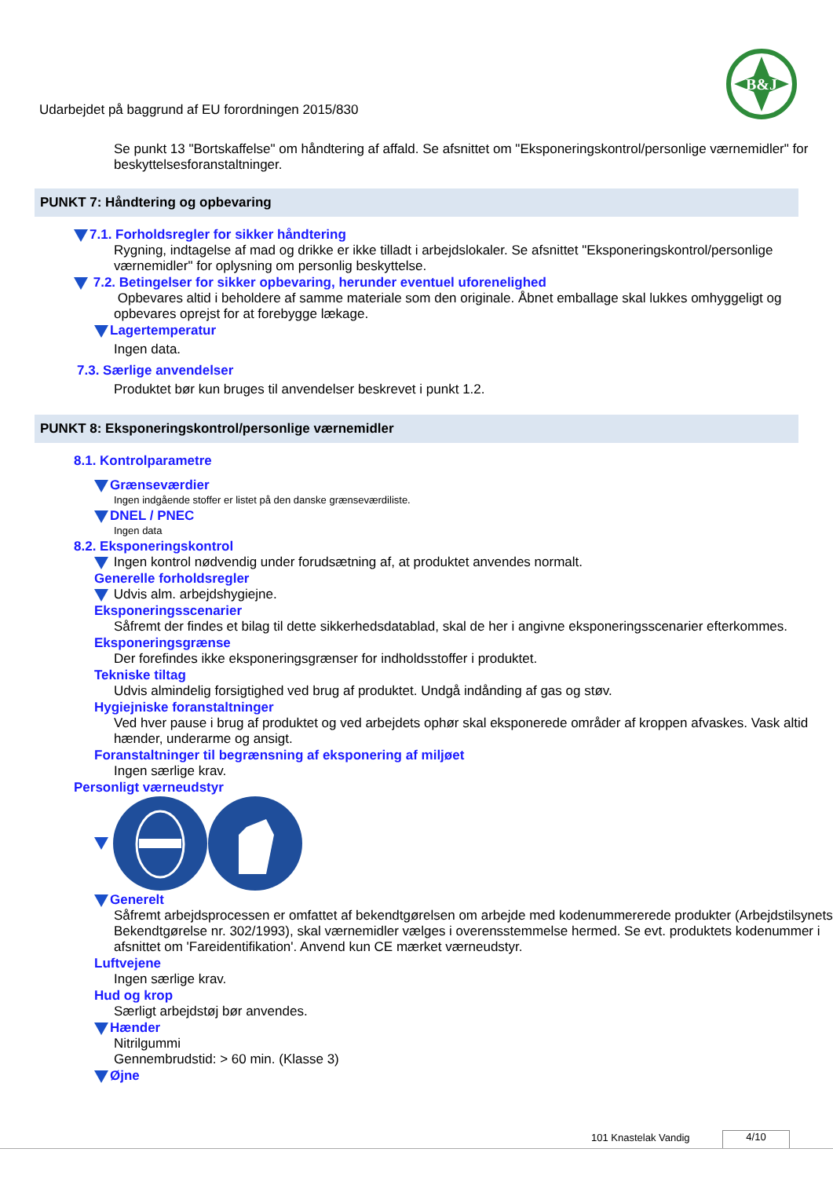B&J
Udarbejdet på baggrund af EU forordningen 2015/830
Se punkt 13 "Bortskaffelse" om håndtering af affald. Se afsnittet om "Eksponeringskontrol/personlige værnemidler" for beskyttelsesforanstaltninger.
PUNKT 7: Håndtering og opbevaring
7.1. Forholdsregler for sikker håndtering
Rygning, indtagelse af mad og drikke er ikke tilladt i arbejdslokaler. Se afsnittet "Eksponeringskontrol/personlige værnemidler" for oplysning om personlig beskyttelse.
7.2. Betingelser for sikker opbevaring, herunder eventuel uforenelighed
Opbevares altid i beholdere af samme materiale som den originale. Åbnet emballage skal lukkes omhyggeligt og opbevares oprejst for at forebygge lækage.
Lagertemperatur
Ingen data.
7.3. Særlige anvendelser
Produktet bør kun bruges til anvendelser beskrevet i punkt 1.2.
PUNKT 8: Eksponeringskontrol/personlige værnemidler
8.1. Kontrolparametre
Grænseværdier
Ingen indgående stoffer er listet på den danske grænseværdiliste.
DNEL / PNEC
Ingen data
8.2. Eksponeringskontrol
Ingen kontrol nødvendig under forudsætning af, at produktet anvendes normalt.
Generelle forholdsregler
Udvis alm. arbejdshygiejne.
Eksponeringsscenarier
Såfremt der findes et bilag til dette sikkerhedsdatablad, skal de her i angivne eksponeringsscenarier efterkommes.
Eksponeringsgrænse
Der forefindes ikke eksponeringsgrænser for indholdsstoffer i produktet.
Tekniske tiltag
Udvis almindelig forsigtighed ved brug af produktet. Undgå indånding af gas og støv.
Hygiejniske foranstaltninger
Ved hver pause i brug af produktet og ved arbejdets ophør skal eksponerede områder af kroppen afvaskes. Vask altid hænder, underarme og ansigt.
Foranstaltninger til begrænsning af eksponering af miljøet
Ingen særlige krav.
Personligt værneudstyr
Generelt
Såfremt arbejdsprocessen er omfattet af bekendtgørelsen om arbejde med kodenummererede produkter (Arbejdstilsynets Bekendtgørelse nr. 302/1993), skal værnemidler vælges i overensstemmelse hermed. Se evt. produktets kodenummer i afsnittet om 'Fareidentifikation'. Anvend kun CE mærket værneudstyr.
Luftvejene
Ingen særlige krav.
Hud og krop
Særligt arbejdstøj bør anvendes.
Hænder
Nitrilgummi
Gennembrudstid: > 60 min. (Klasse 3)
Øjne
101 Knastelak Vandig 4/10